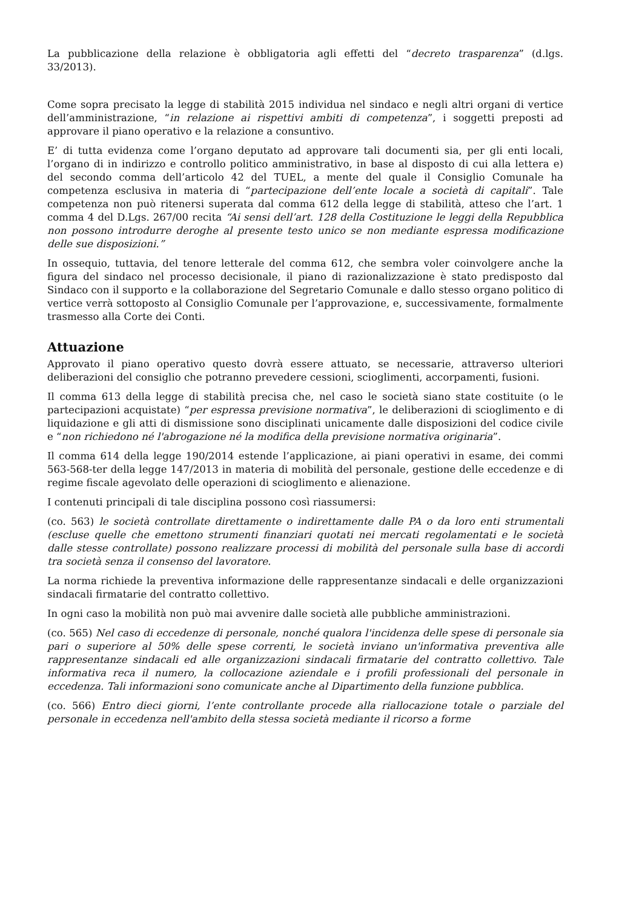La pubblicazione della relazione è obbligatoria agli effetti del “decreto trasparenza” (d.lgs. 33/2013).
Come sopra precisato la legge di stabilità 2015 individua nel sindaco e negli altri organi di vertice dell’amministrazione, “in relazione ai rispettivi ambiti di competenza”, i soggetti preposti ad approvare il piano operativo e la relazione a consuntivo.
E’ di tutta evidenza come l’organo deputato ad approvare tali documenti sia, per gli enti locali, l’organo di in indirizzo e controllo politico amministrativo, in base al disposto di cui alla lettera e) del secondo comma dell’articolo 42 del TUEL, a mente del quale il Consiglio Comunale ha competenza esclusiva in materia di “partecipazione dell’ente locale a società di capitali”. Tale competenza non può ritenersi superata dal comma 612 della legge di stabilità, atteso che l’art. 1 comma 4 del D.Lgs. 267/00 recita “Ai sensi dell’art. 128 della Costituzione le leggi della Repubblica non possono introdurre deroghe al presente testo unico se non mediante espressa modificazione delle sue disposizioni.”
In ossequio, tuttavia, del tenore letterale del comma 612, che sembra voler coinvolgere anche la figura del sindaco nel processo decisionale, il piano di razionalizzazione è stato predisposto dal Sindaco con il supporto e la collaborazione del Segretario Comunale e dallo stesso organo politico di vertice verrà sottoposto al Consiglio Comunale per l’approvazione, e, successivamente, formalmente trasmesso alla Corte dei Conti.
Attuazione
Approvato il piano operativo questo dovrà essere attuato, se necessarie, attraverso ulteriori deliberazioni del consiglio che potranno prevedere cessioni, scioglimenti, accorpamenti, fusioni.
Il comma 613 della legge di stabilità precisa che, nel caso le società siano state costituite (o le partecipazioni acquistate) “per espressa previsione normativa”, le deliberazioni di scioglimento e di liquidazione e gli atti di dismissione sono disciplinati unicamente dalle disposizioni del codice civile e “non richiedono né l'abrogazione né la modifica della previsione normativa originaria”.
Il comma 614 della legge 190/2014 estende l’applicazione, ai piani operativi in esame, dei commi 563-568-ter della legge 147/2013 in materia di mobilità del personale, gestione delle eccedenze e di regime fiscale agevolato delle operazioni di scioglimento e alienazione.
I contenuti principali di tale disciplina possono così riassumersi:
(co. 563) le società controllate direttamente o indirettamente dalle PA o da loro enti strumentali (escluse quelle che emettono strumenti finanziari quotati nei mercati regolamentati e le società dalle stesse controllate) possono realizzare processi di mobilità del personale sulla base di accordi tra società senza il consenso del lavoratore.
La norma richiede la preventiva informazione delle rappresentanze sindacali e delle organizzazioni sindacali firmatarie del contratto collettivo.
In ogni caso la mobilità non può mai avvenire dalle società alle pubbliche amministrazioni.
(co. 565) Nel caso di eccedenze di personale, nonché qualora l'incidenza delle spese di personale sia pari o superiore al 50% delle spese correnti, le società inviano un'informativa preventiva alle rappresentanze sindacali ed alle organizzazioni sindacali firmatarie del contratto collettivo. Tale informativa reca il numero, la collocazione aziendale e i profili professionali del personale in eccedenza. Tali informazioni sono comunicate anche al Dipartimento della funzione pubblica.
(co. 566) Entro dieci giorni, l’ente controllante procede alla riallocazione totale o parziale del personale in eccedenza nell'ambito della stessa società mediante il ricorso a forme